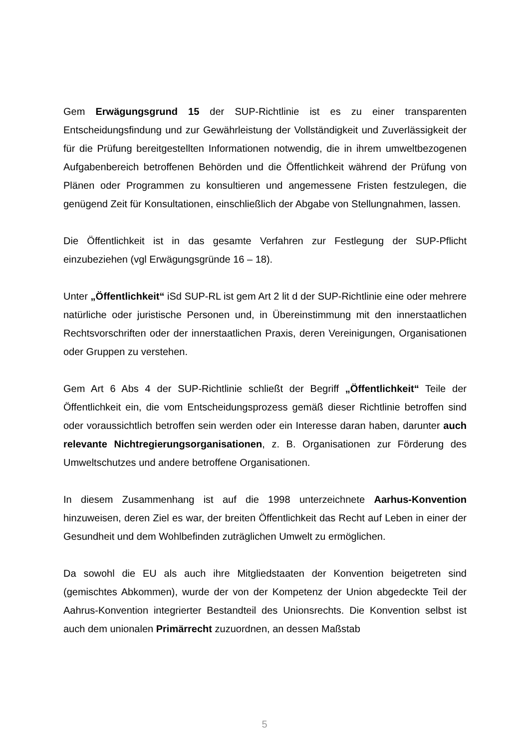Gem Erwägungsgrund 15 der SUP-Richtlinie ist es zu einer transparenten Entscheidungsfindung und zur Gewährleistung der Vollständigkeit und Zuverlässigkeit der für die Prüfung bereitgestellten Informationen notwendig, die in ihrem umweltbezogenen Aufgabenbereich betroffenen Behörden und die Öffentlichkeit während der Prüfung von Plänen oder Programmen zu konsultieren und angemessene Fristen festzulegen, die genügend Zeit für Konsultationen, einschließlich der Abgabe von Stellungnahmen, lassen.
Die Öffentlichkeit ist in das gesamte Verfahren zur Festlegung der SUP-Pflicht einzubeziehen (vgl Erwägungsgründe 16 – 18).
Unter „Öffentlichkeit“ iSd SUP-RL ist gem Art 2 lit d der SUP-Richtlinie eine oder mehrere natürliche oder juristische Personen und, in Übereinstimmung mit den innerstaatlichen Rechtsvorschriften oder der innerstaatlichen Praxis, deren Vereinigungen, Organisationen oder Gruppen zu verstehen.
Gem Art 6 Abs 4 der SUP-Richtlinie schließt der Begriff „Öffentlichkeit“ Teile der Öffentlichkeit ein, die vom Entscheidungsprozess gemäß dieser Richtlinie betroffen sind oder voraussichtlich betroffen sein werden oder ein Interesse daran haben, darunter auch relevante Nichtregierungsorganisationen, z. B. Organisationen zur Förderung des Umweltschutzes und andere betroffene Organisationen.
In diesem Zusammenhang ist auf die 1998 unterzeichnete Aarhus-Konvention hinzuweisen, deren Ziel es war, der breiten Öffentlichkeit das Recht auf Leben in einer der Gesundheit und dem Wohlbefinden zuträglichen Umwelt zu ermöglichen.
Da sowohl die EU als auch ihre Mitgliedstaaten der Konvention beigetreten sind (gemischtes Abkommen), wurde der von der Kompetenz der Union abgedeckte Teil der Aahrus-Konvention integrierter Bestandteil des Unionsrechts. Die Konvention selbst ist auch dem unionalen Primärrecht zuzuordnen, an dessen Maßstab
5